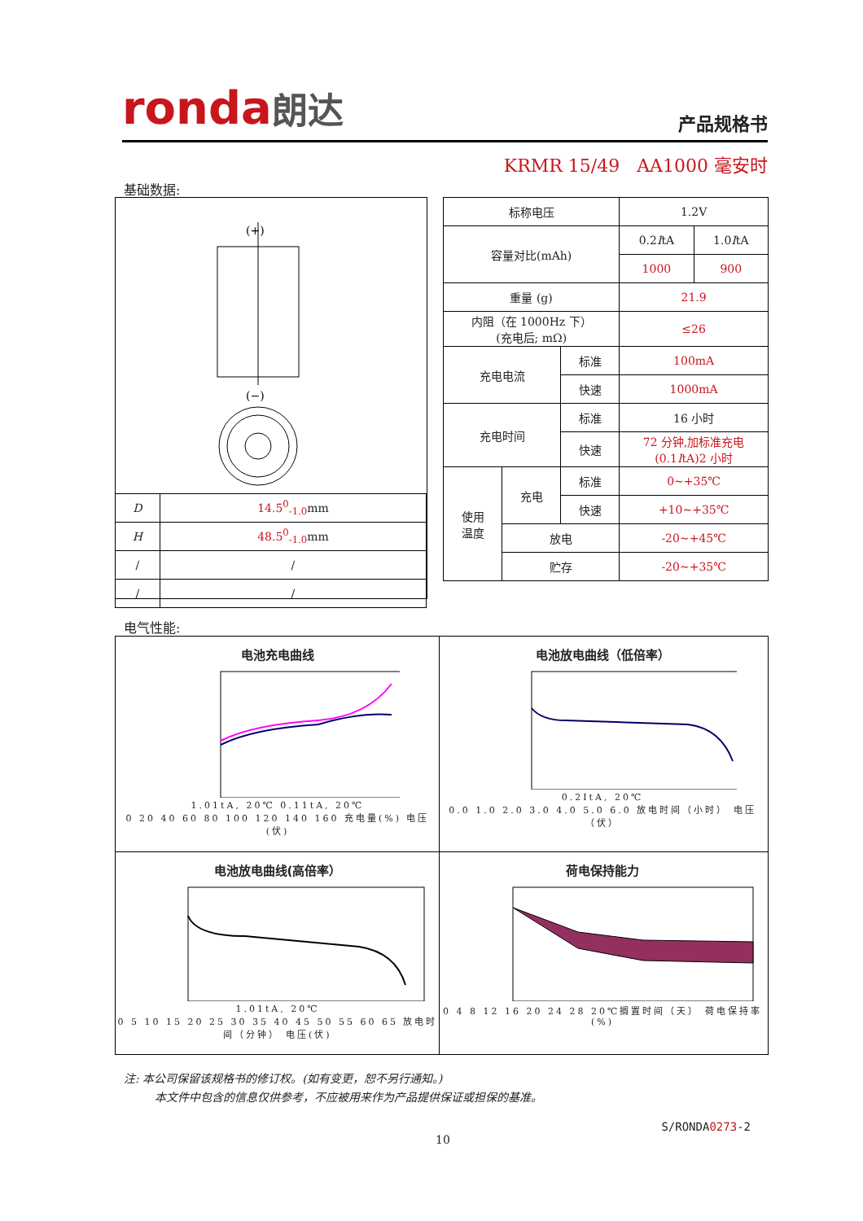ronda朗达
产品规格书
KRMR 15/49 AA1000 毫安时
基础数据:
(+)
(−)
| D | 14.5<sup>0</sup><sub>-1.0</sub> mm |
| H | 48.5<sup>0</sup><sub>-1.0</sub> mm |
| / | / |
| / | / |
| 标称电压 | | | 1.2V | |
| 容量对比(mAh) | | | 0.2 I tA | 1.0 I tA |
| | | | 1000 | 900 |
| 重量 (g) | | | 21.9 | |
| 内阻（在 1000Hz 下） (充电后; mΩ) | | | ≤26 | |
| 充电电流 | | 标准 | 100mA | |
| | | 快速 | 1000mA | |
| 充电时间 | | 标准 | 16 小时 | |
| | | 快速 | 72 分钟,加标准充电 (0.1 I tA)2 小时 | |
| 使用 温度 | 充电 | 标准 | 0~+35℃ | |
| | | 快速 | +10~+35℃ | |
| | 放电 | | -20~+45℃ | |
| | 贮存 | | -20~+35℃ | |
电气性能:
电池充电曲线
1.01tA, 20℃ 0.11tA, 20℃
0 20 40 60 80 100 120 140 160 充电量(%) 电压(伏)
电池放电曲线（低倍率）
0.2ItA, 20℃
0.0 1.0 2.0 3.0 4.0 5.0 6.0 放电时间（小时） 电压（伏）
电池放电曲线(高倍率）
1.01tA, 20℃
0 5 10 15 20 25 30 35 40 45 50 55 60 65 放电时间（分钟） 电压(伏)
荷电保持能力
0 4 8 12 16 20 24 28 20℃搁置时间（天） 荷电保持率(%)
注: 本公司保留该规格书的修订权。(如有变更，恕不另行通知。)
本文件中包含的信息仅供参考，不应被用来作为产品提供保证或担保的基准。
S/RONDA0273-2
10